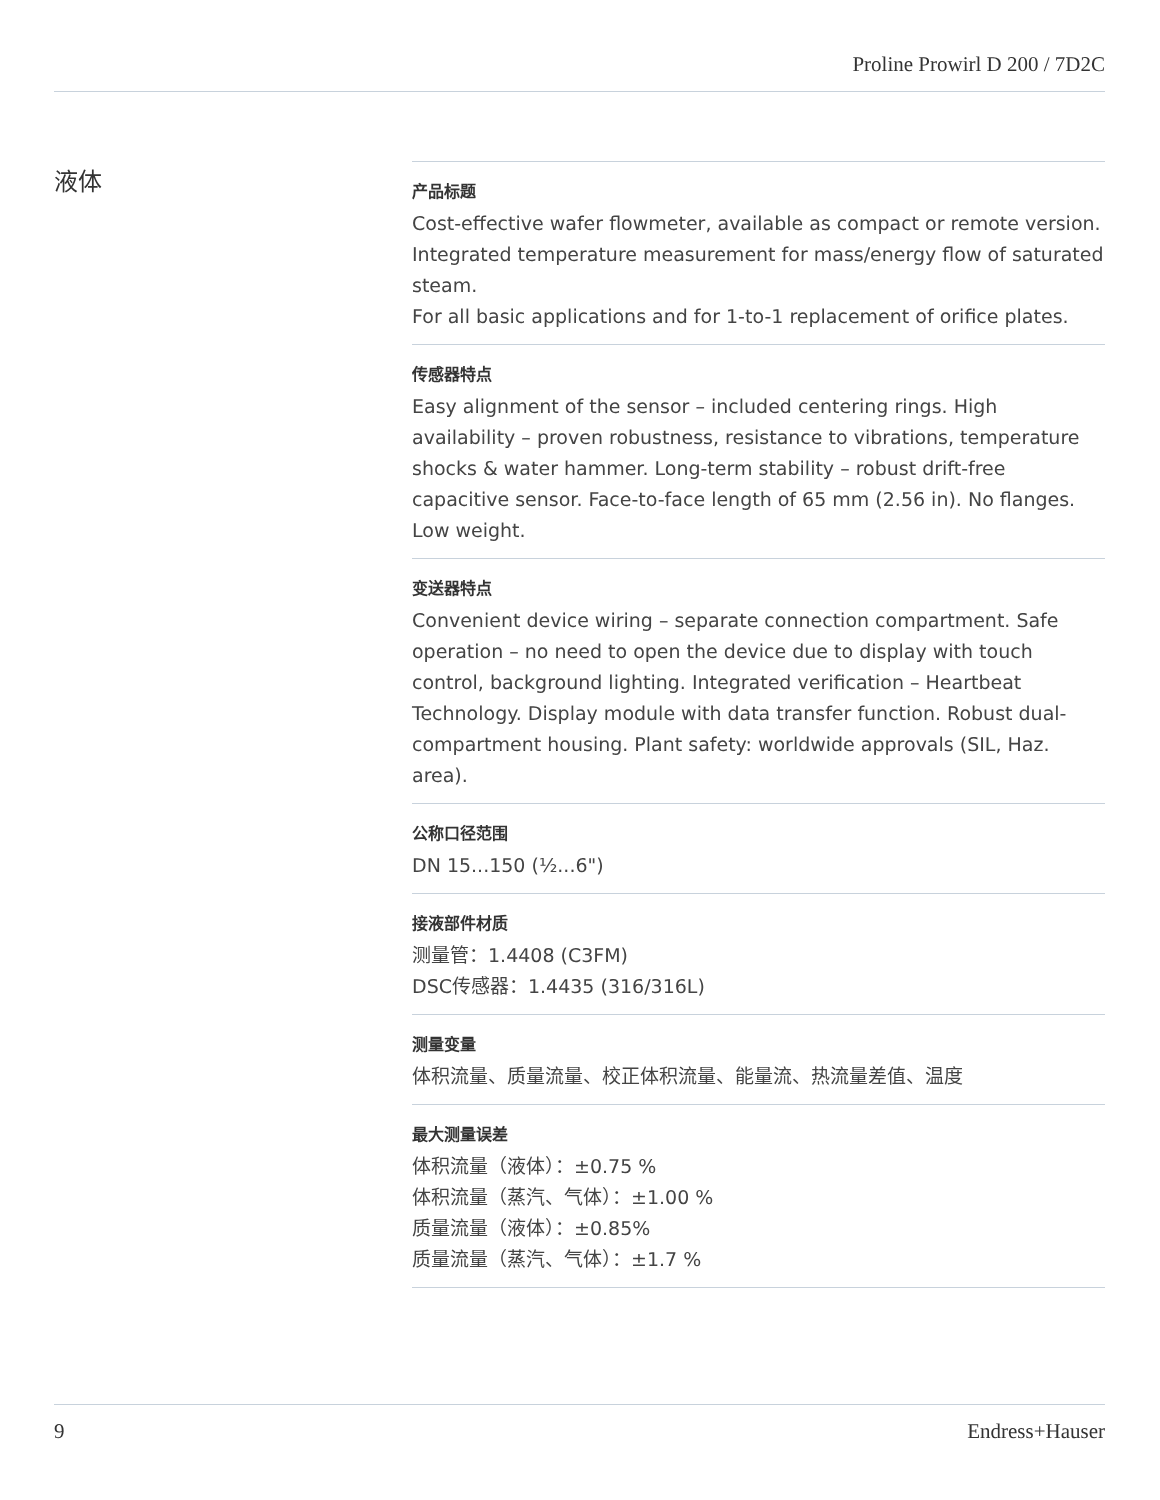Proline Prowirl D 200 / 7D2C
液体
产品标题
Cost-effective wafer flowmeter, available as compact or remote version. Integrated temperature measurement for mass/energy flow of saturated steam.
For all basic applications and for 1-to-1 replacement of orifice plates.
传感器特点
Easy alignment of the sensor – included centering rings. High availability – proven robustness, resistance to vibrations, temperature shocks & water hammer. Long-term stability – robust drift-free capacitive sensor. Face-to-face length of 65 mm (2.56 in). No flanges. Low weight.
变送器特点
Convenient device wiring – separate connection compartment. Safe operation – no need to open the device due to display with touch control, background lighting. Integrated verification – Heartbeat Technology. Display module with data transfer function. Robust dual-compartment housing. Plant safety: worldwide approvals (SIL, Haz. area).
公称口径范围
DN 15...150 (½...6")
接液部件材质
测量管：1.4408 (C3FM)
DSC传感器：1.4435 (316/316L)
测量变量
体积流量、质量流量、校正体积流量、能量流、热流量差值、温度
最大测量误差
体积流量（液体）：±0.75 %
体积流量（蒸汽、气体）：±1.00 %
质量流量（液体）：±0.85%
质量流量（蒸汽、气体）：±1.7 %
9 Endress+Hauser